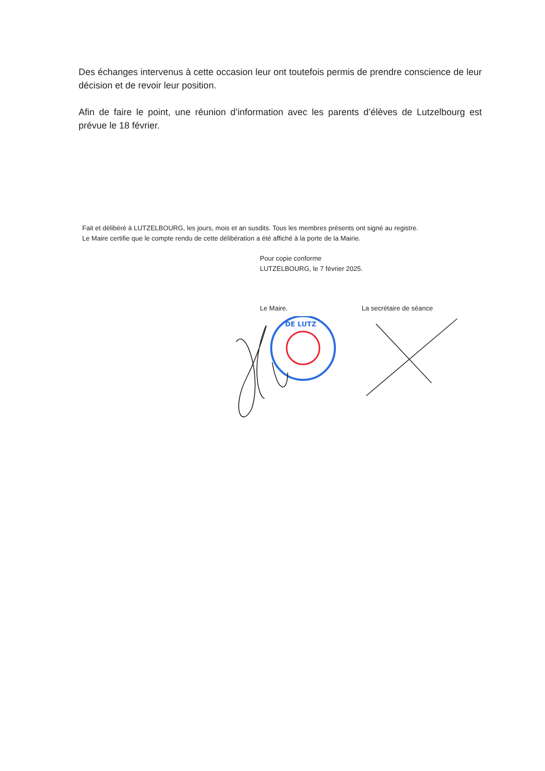Des échanges intervenus à cette occasion leur ont toutefois permis de prendre conscience de leur décision et de revoir leur position.
Afin de faire le point, une réunion d’information avec les parents d’élèves de Lutzelbourg est prévue le 18 février.
Fait et délibéré à LUTZELBOURG, les jours, mois et an susdits. Tous les membres présents ont signé au registre.
Le Maire certifie que le compte rendu de cette délibération a été affiché à la porte de la Mairie.
Pour copie conforme
LUTZELBOURG, le 7 février 2025.
Le Maire. La secrétaire de séance
DE LUTZ